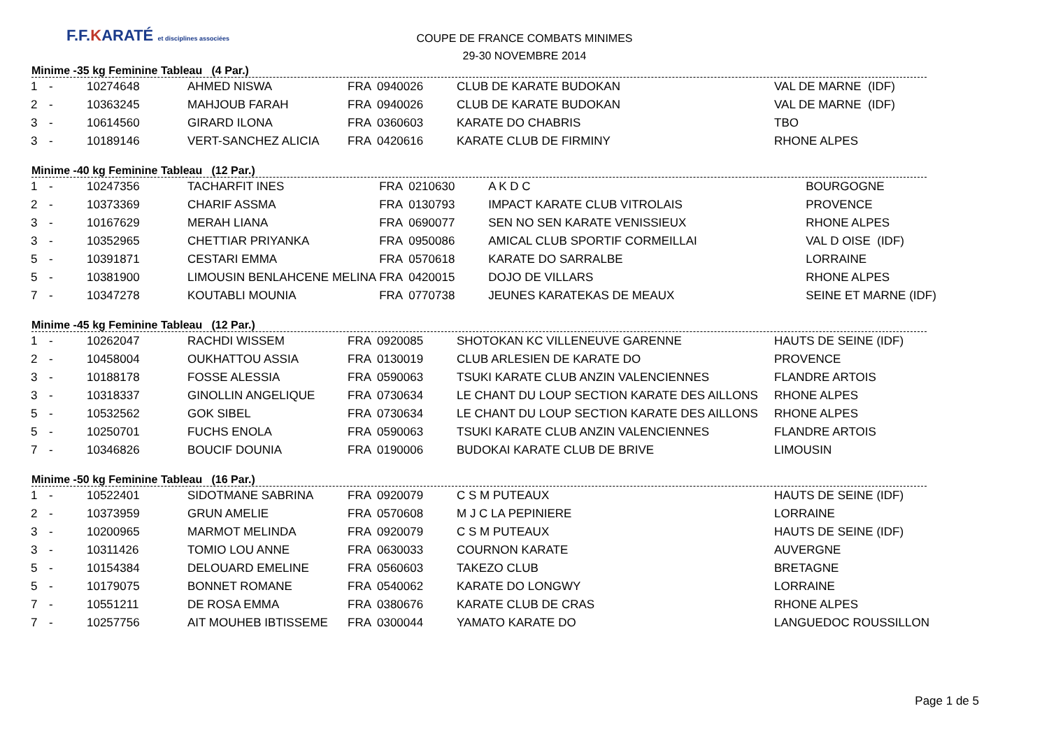F.F.KARATÉ et disciplines associées
COUPE DE FRANCE COMBATS MINIMES
29-30 NOVEMBRE 2014
Minime -35 kg Feminine Tableau (4 Par.)
| 1 | - | 10274648 | AHMED NISWA | FRA | 0940026 | CLUB DE KARATE BUDOKAN | VAL DE MARNE (IDF) |
| 2 | - | 10363245 | MAHJOUB FARAH | FRA | 0940026 | CLUB DE KARATE BUDOKAN | VAL DE MARNE (IDF) |
| 3 | - | 10614560 | GIRARD ILONA | FRA | 0360603 | KARATE DO CHABRIS | TBO |
| 3 | - | 10189146 | VERT-SANCHEZ ALICIA | FRA | 0420616 | KARATE CLUB DE FIRMINY | RHONE ALPES |
Minime -40 kg Feminine Tableau (12 Par.)
| 1 | - | 10247356 | TACHARFIT INES | FRA | 0210630 | A K D C | BOURGOGNE |
| 2 | - | 10373369 | CHARIF ASSMA | FRA | 0130793 | IMPACT KARATE CLUB VITROLAIS | PROVENCE |
| 3 | - | 10167629 | MERAH LIANA | FRA | 0690077 | SEN NO SEN KARATE VENISSIEUX | RHONE ALPES |
| 3 | - | 10352965 | CHETTIAR PRIYANKA | FRA | 0950086 | AMICAL CLUB SPORTIF CORMEILLAI | VAL D OISE (IDF) |
| 5 | - | 10391871 | CESTARI EMMA | FRA | 0570618 | KARATE DO SARRALBE | LORRAINE |
| 5 | - | 10381900 | LIMOUSIN BENLAHCENE MELINA | FRA | 0420015 | DOJO DE VILLARS | RHONE ALPES |
| 7 | - | 10347278 | KOUTABLI MOUNIA | FRA | 0770738 | JEUNES KARATEKAS DE MEAUX | SEINE ET MARNE (IDF) |
Minime -45 kg Feminine Tableau (12 Par.)
| 1 | - | 10262047 | RACHDI WISSEM | FRA | 0920085 | SHOTOKAN KC VILLENEUVE GARENNE | HAUTS DE SEINE (IDF) |
| 2 | - | 10458004 | OUKHATTOU ASSIA | FRA | 0130019 | CLUB ARLESIEN DE KARATE DO | PROVENCE |
| 3 | - | 10188178 | FOSSE ALESSIA | FRA | 0590063 | TSUKI KARATE CLUB ANZIN VALENCIENNES | FLANDRE ARTOIS |
| 3 | - | 10318337 | GINOLLIN ANGELIQUE | FRA | 0730634 | LE CHANT DU LOUP SECTION KARATE DES AILLONS | RHONE ALPES |
| 5 | - | 10532562 | GOK SIBEL | FRA | 0730634 | LE CHANT DU LOUP SECTION KARATE DES AILLONS | RHONE ALPES |
| 5 | - | 10250701 | FUCHS ENOLA | FRA | 0590063 | TSUKI KARATE CLUB ANZIN VALENCIENNES | FLANDRE ARTOIS |
| 7 | - | 10346826 | BOUCIF DOUNIA | FRA | 0190006 | BUDOKAI KARATE CLUB DE BRIVE | LIMOUSIN |
Minime -50 kg Feminine Tableau (16 Par.)
| 1 | - | 10522401 | SIDOTMANE SABRINA | FRA | 0920079 | C S M PUTEAUX | HAUTS DE SEINE (IDF) |
| 2 | - | 10373959 | GRUN AMELIE | FRA | 0570608 | M J C LA PEPINIERE | LORRAINE |
| 3 | - | 10200965 | MARMOT MELINDA | FRA | 0920079 | C S M PUTEAUX | HAUTS DE SEINE (IDF) |
| 3 | - | 10311426 | TOMIO LOU ANNE | FRA | 0630033 | COURNON KARATE | AUVERGNE |
| 5 | - | 10154384 | DELOUARD EMELINE | FRA | 0560603 | TAKEZO CLUB | BRETAGNE |
| 5 | - | 10179075 | BONNET ROMANE | FRA | 0540062 | KARATE DO LONGWY | LORRAINE |
| 7 | - | 10551211 | DE ROSA EMMA | FRA | 0380676 | KARATE CLUB DE CRAS | RHONE ALPES |
| 7 | - | 10257756 | AIT MOUHEB IBTISSEME | FRA | 0300044 | YAMATO KARATE DO | LANGUEDOC ROUSSILLON |
Page 1 de 5